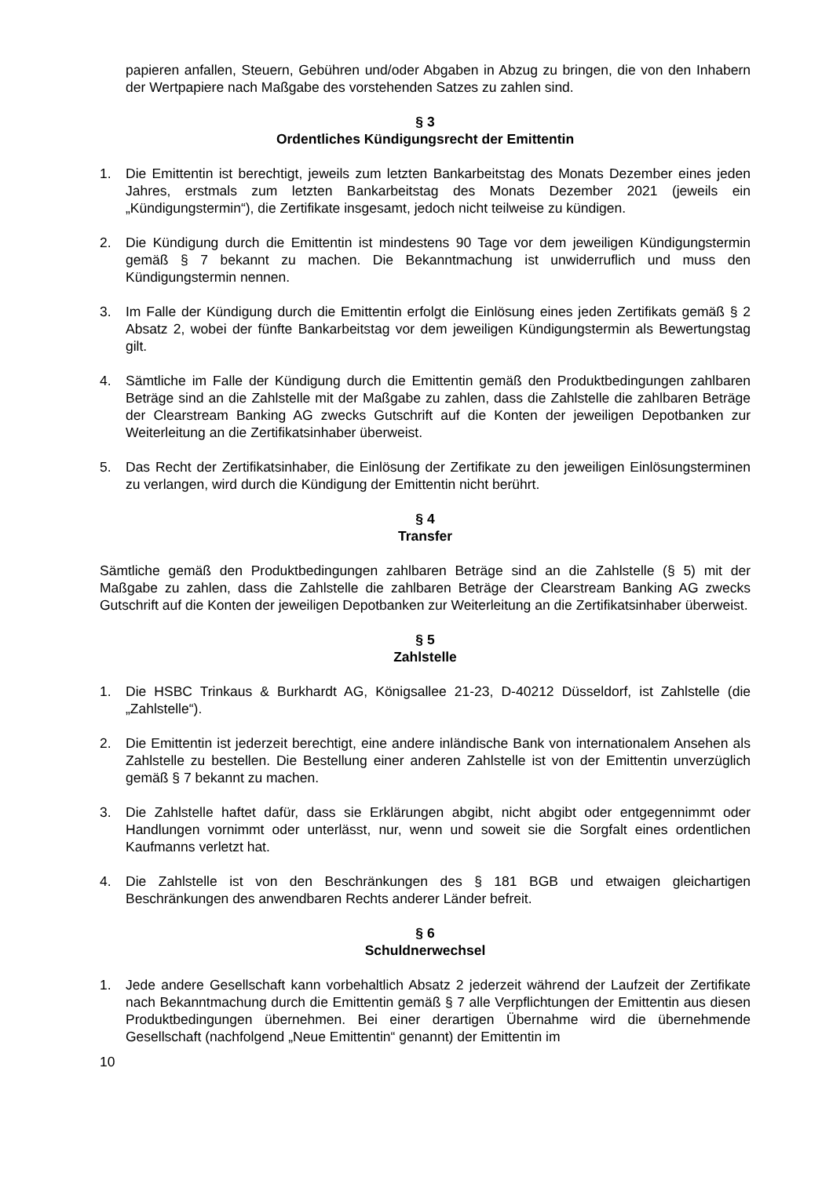papieren anfallen, Steuern, Gebühren und/oder Abgaben in Abzug zu bringen, die von den Inhabern der Wertpapiere nach Maßgabe des vorstehenden Satzes zu zahlen sind.
§ 3
Ordentliches Kündigungsrecht der Emittentin
1. Die Emittentin ist berechtigt, jeweils zum letzten Bankarbeitstag des Monats Dezember eines jeden Jahres, erstmals zum letzten Bankarbeitstag des Monats Dezember 2021 (jeweils ein „Kündigungstermin“), die Zertifikate insgesamt, jedoch nicht teilweise zu kündigen.
2. Die Kündigung durch die Emittentin ist mindestens 90 Tage vor dem jeweiligen Kündigungstermin gemäß § 7 bekannt zu machen. Die Bekanntmachung ist unwiderruflich und muss den Kündigungstermin nennen.
3. Im Falle der Kündigung durch die Emittentin erfolgt die Einlösung eines jeden Zertifikats gemäß § 2 Absatz 2, wobei der fünfte Bankarbeitstag vor dem jeweiligen Kündigungstermin als Bewertungstag gilt.
4. Sämtliche im Falle der Kündigung durch die Emittentin gemäß den Produktbedingungen zahlbaren Beträge sind an die Zahlstelle mit der Maßgabe zu zahlen, dass die Zahlstelle die zahlbaren Beträge der Clearstream Banking AG zwecks Gutschrift auf die Konten der jeweiligen Depotbanken zur Weiterleitung an die Zertifikatsinhaber überweist.
5. Das Recht der Zertifikatsinhaber, die Einlösung der Zertifikate zu den jeweiligen Einlösungsterminen zu verlangen, wird durch die Kündigung der Emittentin nicht berührt.
§ 4
Transfer
Sämtliche gemäß den Produktbedingungen zahlbaren Beträge sind an die Zahlstelle (§ 5) mit der Maßgabe zu zahlen, dass die Zahlstelle die zahlbaren Beträge der Clearstream Banking AG zwecks Gutschrift auf die Konten der jeweiligen Depotbanken zur Weiterleitung an die Zertifikatsinhaber überweist.
§ 5
Zahlstelle
1. Die HSBC Trinkaus & Burkhardt AG, Königsallee 21-23, D-40212 Düsseldorf, ist Zahlstelle (die „Zahlstelle“).
2. Die Emittentin ist jederzeit berechtigt, eine andere inländische Bank von internationalem Ansehen als Zahlstelle zu bestellen. Die Bestellung einer anderen Zahlstelle ist von der Emittentin unverzüglich gemäß § 7 bekannt zu machen.
3. Die Zahlstelle haftet dafür, dass sie Erklärungen abgibt, nicht abgibt oder entgegennimmt oder Handlungen vornimmt oder unterlässt, nur, wenn und soweit sie die Sorgfalt eines ordentlichen Kaufmanns verletzt hat.
4. Die Zahlstelle ist von den Beschränkungen des § 181 BGB und etwaigen gleichartigen Beschränkungen des anwendbaren Rechts anderer Länder befreit.
§ 6
Schuldnerwechsel
1. Jede andere Gesellschaft kann vorbehaltlich Absatz 2 jederzeit während der Laufzeit der Zertifikate nach Bekanntmachung durch die Emittentin gemäß § 7 alle Verpflichtungen der Emittentin aus diesen Produktbedingungen übernehmen. Bei einer derartigen Übernahme wird die übernehmende Gesellschaft (nachfolgend „Neue Emittentin“ genannt) der Emittentin im
10